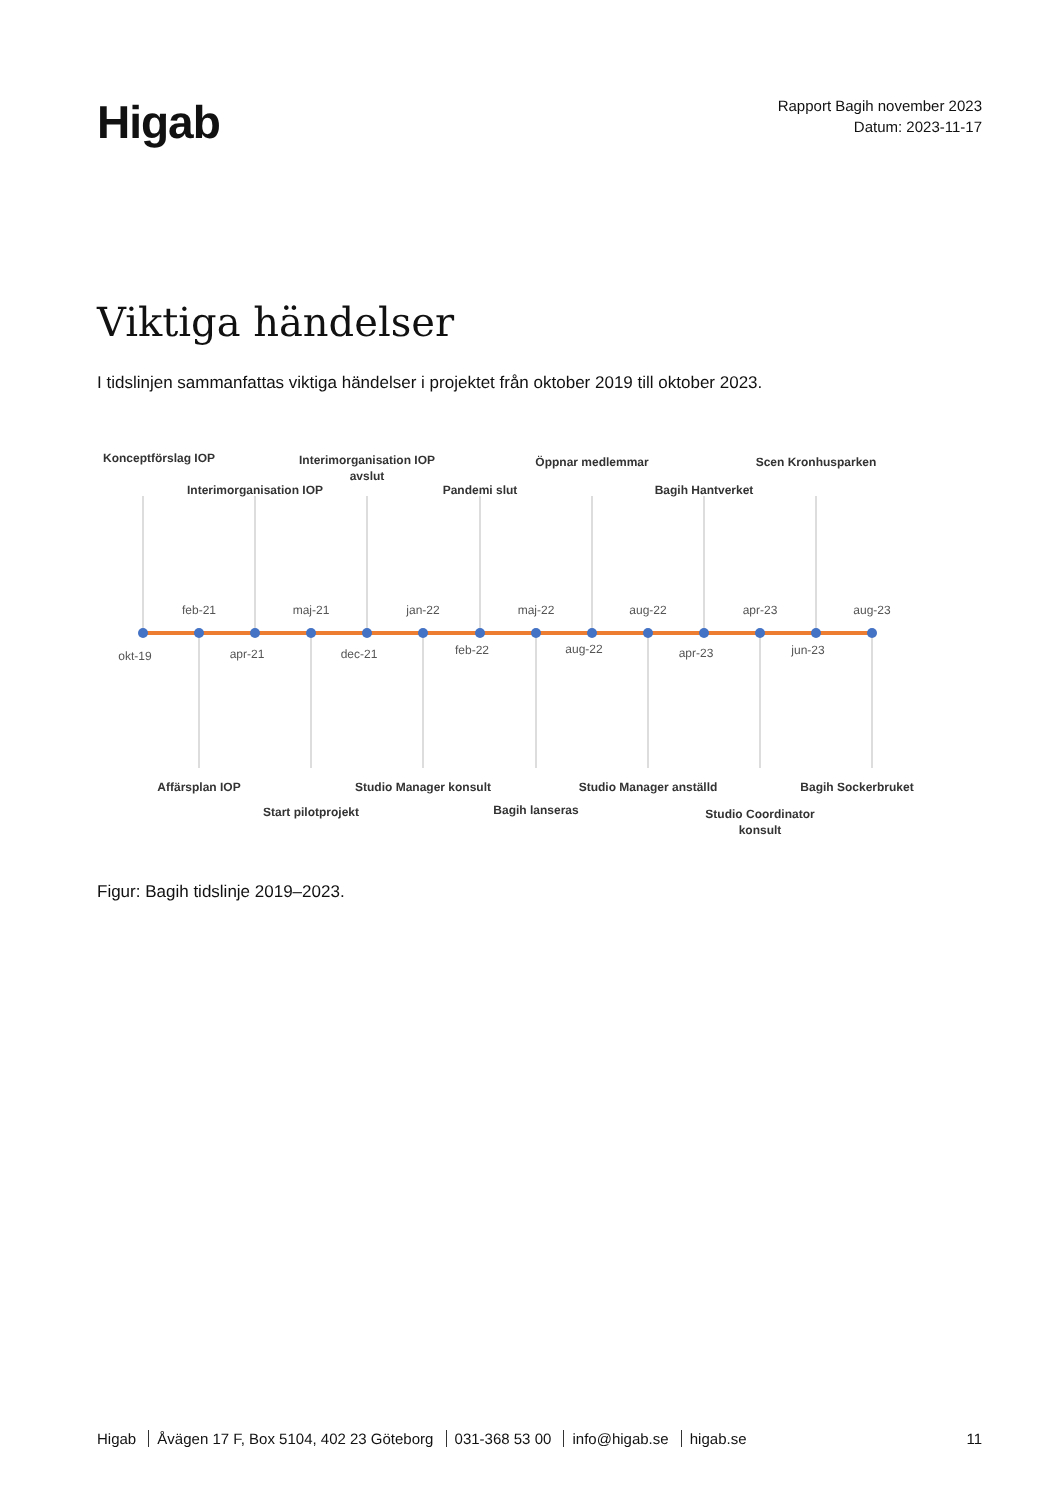Higab
Rapport Bagih november 2023
Datum: 2023-11-17
Viktiga händelser
I tidslinjen sammanfattas viktiga händelser i projektet från oktober 2019 till oktober 2023.
Konceptförslag IOP
Interimorganisation IOP
Interimorganisation IOP
avslut
Pandemi slut
Öppnar medlemmar
Bagih Hantverket
Scen Kronhusparken
Affärsplan IOP
Start pilotprojekt
Studio Manager konsult
Bagih lanseras
Studio Manager anställd
Studio Coordinator
konsult
Bagih Sockerbruket
feb-21
maj-21
jan-22
maj-22
aug-22
apr-23
aug-23
okt-19
apr-21
dec-21
feb-22
aug-22
apr-23
jun-23
Figur: Bagih tidslinje 2019–2023.
Higab Åvägen 17 F, Box 5104, 402 23 Göteborg 031-368 53 00 info@higab.se higab.se
11